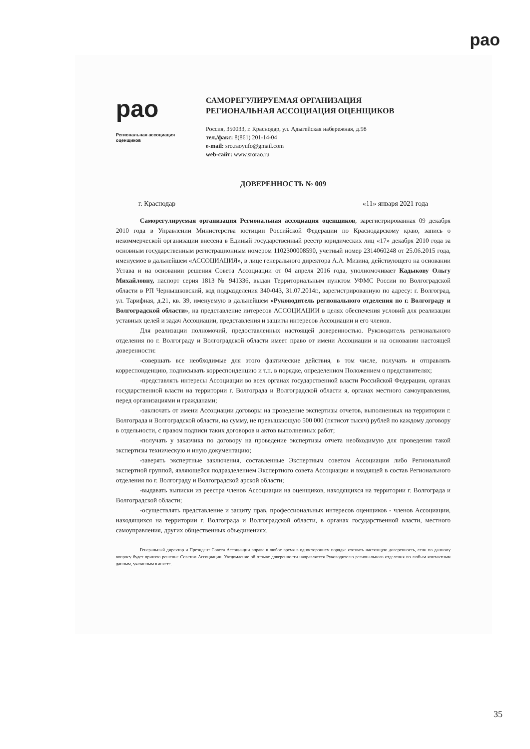рао
рао
Региональная ассоциация оценщиков
САМОРЕГУЛИРУЕМАЯ ОРГАНИЗАЦИЯ
РЕГИОНАЛЬНАЯ АССОЦИАЦИЯ ОЦЕНЩИКОВ
Россия, 350033, г. Краснодар, ул. Адыгейская набережная, д.98
тел./факс: 8(861) 201-14-04
e-mail: sro.raoyufo@gmail.com
web-сайт: www.srorao.ru
ДОВЕРЕННОСТЬ № 009
г. Краснодар «11» января 2021 года
Саморегулируемая организация Региональная ассоциация оценщиков, зарегистрированная 09 декабря 2010 года в Управлении Министерства юстиции Российской Федерации по Краснодарскому краю, запись о некоммерческой организации внесена в Единый государственный реестр юридических лиц «17» декабря 2010 года за основным государственным регистрационным номером 1102300008590, учетный номер 2314060248 от 25.06.2015 года, именуемое в дальнейшем «АССОЦИАЦИЯ», в лице генерального директора А.А. Мизина, действующего на основании Устава и на основании решения Совета Ассоциации от 04 апреля 2016 года, уполномочивает Кадыкову Ольгу Михайловну, паспорт серия 1813 № 941336, выдан Территориальным пунктом УФМС России по Волгоградской области в РП Чернышковский, код подразделения 340-043, 31.07.2014г., зарегистрированную по адресу: г. Волгоград, ул. Тарифная, д.21, кв. 39, именуемую в дальнейшем «Руководитель регионального отделения по г. Волгограду и Волгоградской области», на представление интересов АССОЦИАЦИИ в целях обеспечения условий для реализации уставных целей и задач Ассоциации, представления и защиты интересов Ассоциации и его членов.
Для реализации полномочий, предоставленных настоящей доверенностью. Руководитель регионального отделения по г. Волгограду и Волгоградской области имеет право от имени Ассоциации и на основании настоящей доверенности:
-совершать все необходимые для этого фактические действия, в том числе, получать и отправлять корреспонденцию, подписывать корреспонденцию и т.п. в порядке, определенном Положением о представителях;
-представлять интересы Ассоциации во всех органах государственной власти Российской Федерации, органах государственной власти на территории г. Волгограда и Волгоградской области я, органах местного самоуправления, перед организациями и гражданами;
-заключать от имени Ассоциации договоры на проведение экспертизы отчетов, выполненных на территории г. Волгограда и Волгоградской области, на сумму, не превышающую 500 000 (пятисот тысяч) рублей по каждому договору в отдельности, с правом подписи таких договоров и актов выполненных работ;
-получать у заказчика по договору на проведение экспертизы отчета необходимую для проведения такой экспертизы техническую и иную документацию;
-заверять экспертные заключения, составленные Экспертным советом Ассоциации либо Региональной экспертной группой, являющейся подразделением Экспертного совета Ассоциации и входящей в состав Регионального отделения по г. Волгограду и Волгоградской арской области;
-выдавать выписки из реестра членов Ассоциации на оценщиков, находящихся на территории г. Волгограда и Волгоградской области;
-осуществлять представление и защиту прав, профессиональных интересов оценщиков - членов Ассоциации, находящихся на территории г. Волгограда и Волгоградской области, в органах государственной власти, местного самоуправления, других общественных объединениях.
Генеральный директор и Президент Совета Ассоциации вправе в любое время в одностороннем порядке отозвать настоящую доверенность, если по данному вопросу будет принято решение Советом Ассоциации. Уведомление об отзыве доверенности направляется Руководителю регионального отделения по любым контактным данным, указанным в анкете.
35